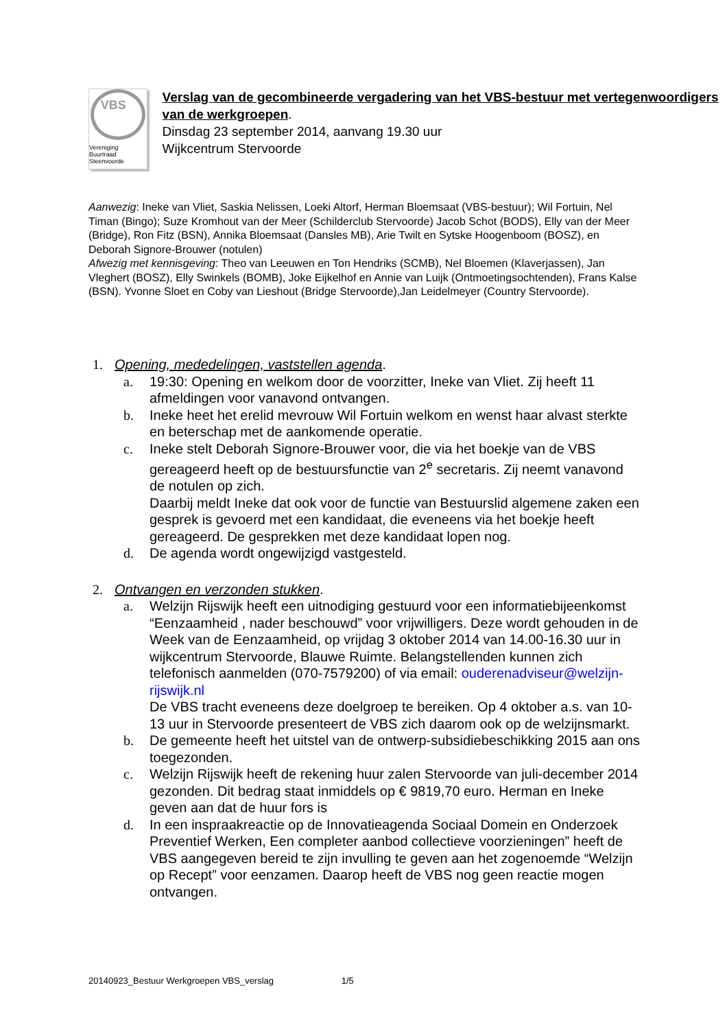VBS
Vereniging Buurtraad
Steenvoorde
Verslag van de gecombineerde vergadering van het VBS-bestuur met vertegenwoordigers van de werkgroepen.
Dinsdag 23 september 2014, aanvang 19.30 uur
Wijkcentrum Stervoorde
Aanwezig: Ineke van Vliet, Saskia Nelissen, Loeki Altorf, Herman Bloemsaat (VBS-bestuur); Wil Fortuin, Nel Timan (Bingo); Suze Kromhout van der Meer (Schilderclub Stervoorde) Jacob Schot (BODS), Elly van der Meer (Bridge), Ron Fitz (BSN), Annika Bloemsaat (Dansles MB), Arie Twilt en Sytske Hoogenboom (BOSZ), en Deborah Signore-Brouwer (notulen)
Afwezig met kennisgeving: Theo van Leeuwen en Ton Hendriks (SCMB), Nel Bloemen (Klaverjassen), Jan Vleghert (BOSZ), Elly Swinkels (BOMB), Joke Eijkelhof en Annie van Luijk (Ontmoetingsochtenden), Frans Kalse (BSN). Yvonne Sloet en Coby van Lieshout (Bridge Stervoorde),Jan Leidelmeyer (Country Stervoorde).
1. Opening, mededelingen, vaststellen agenda.
a. 19:30: Opening en welkom door de voorzitter, Ineke van Vliet. Zij heeft 11 afmeldingen voor vanavond ontvangen.
b. Ineke heet het erelid mevrouw Wil Fortuin welkom en wenst haar alvast sterkte en beterschap met de aankomende operatie.
c. Ineke stelt Deborah Signore-Brouwer voor, die via het boekje van de VBS gereageerd heeft op de bestuursfunctie van 2<sup>e</sup> secretaris. Zij neemt vanavond de notulen op zich.
Daarbij meldt Ineke dat ook voor de functie van Bestuurslid algemene zaken een gesprek is gevoerd met een kandidaat, die eveneens via het boekje heeft gereageerd. De gesprekken met deze kandidaat lopen nog.
d. De agenda wordt ongewijzigd vastgesteld.
2. Ontvangen en verzonden stukken.
a. Welzijn Rijswijk heeft een uitnodiging gestuurd voor een informatiebijeenkomst “Eenzaamheid , nader beschouwd” voor vrijwilligers. Deze wordt gehouden in de Week van de Eenzaamheid, op vrijdag 3 oktober 2014 van 14.00-16.30 uur in wijkcentrum Stervoorde, Blauwe Ruimte. Belangstellenden kunnen zich telefonisch aanmelden (070-7579200) of via email: ouderenadviseur@welzijn-rijswijk.nl
De VBS tracht eveneens deze doelgroep te bereiken. Op 4 oktober a.s. van 10-13 uur in Stervoorde presenteert de VBS zich daarom ook op de welzijnsmarkt.
b. De gemeente heeft het uitstel van de ontwerp-subsidiebeschikking 2015 aan ons toegezonden.
c. Welzijn Rijswijk heeft de rekening huur zalen Stervoorde van juli-december 2014 gezonden. Dit bedrag staat inmiddels op € 9819,70 euro. Herman en Ineke geven aan dat de huur fors is
d. In een inspraakreactie op de Innovatieagenda Sociaal Domein en Onderzoek Preventief Werken, Een completer aanbod collectieve voorzieningen” heeft de VBS aangegeven bereid te zijn invulling te geven aan het zogenoemde “Welzijn op Recept” voor eenzamen. Daarop heeft de VBS nog geen reactie mogen ontvangen.
20140923_Bestuur Werkgroepen VBS_verslag 1/5